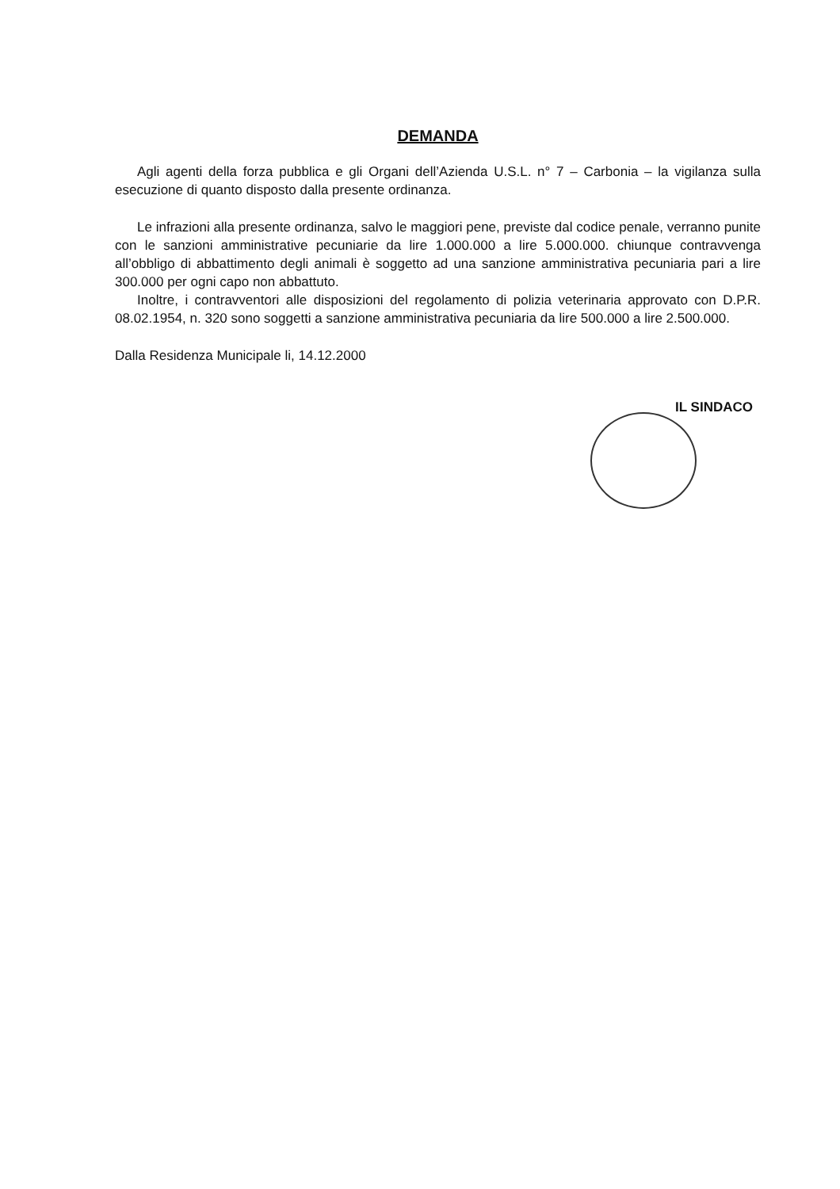DEMANDA
Agli agenti della forza pubblica e gli Organi dell’Azienda U.S.L. n° 7 – Carbonia – la vigilanza sulla esecuzione di quanto disposto dalla presente ordinanza.
Le infrazioni alla presente ordinanza, salvo le maggiori pene, previste dal codice penale, verranno punite con le sanzioni amministrative pecuniarie da lire 1.000.000 a lire 5.000.000. chiunque contravvenga all’obbligo di abbattimento degli animali è soggetto ad una sanzione amministrativa pecuniaria pari a lire 300.000 per ogni capo non abbattuto.
Inoltre, i contravventori alle disposizioni del regolamento di polizia veterinaria approvato con D.P.R. 08.02.1954, n. 320 sono soggetti a sanzione amministrativa pecuniaria da lire 500.000 a lire 2.500.000.
Dalla Residenza Municipale li, 14.12.2000
IL SINDACO